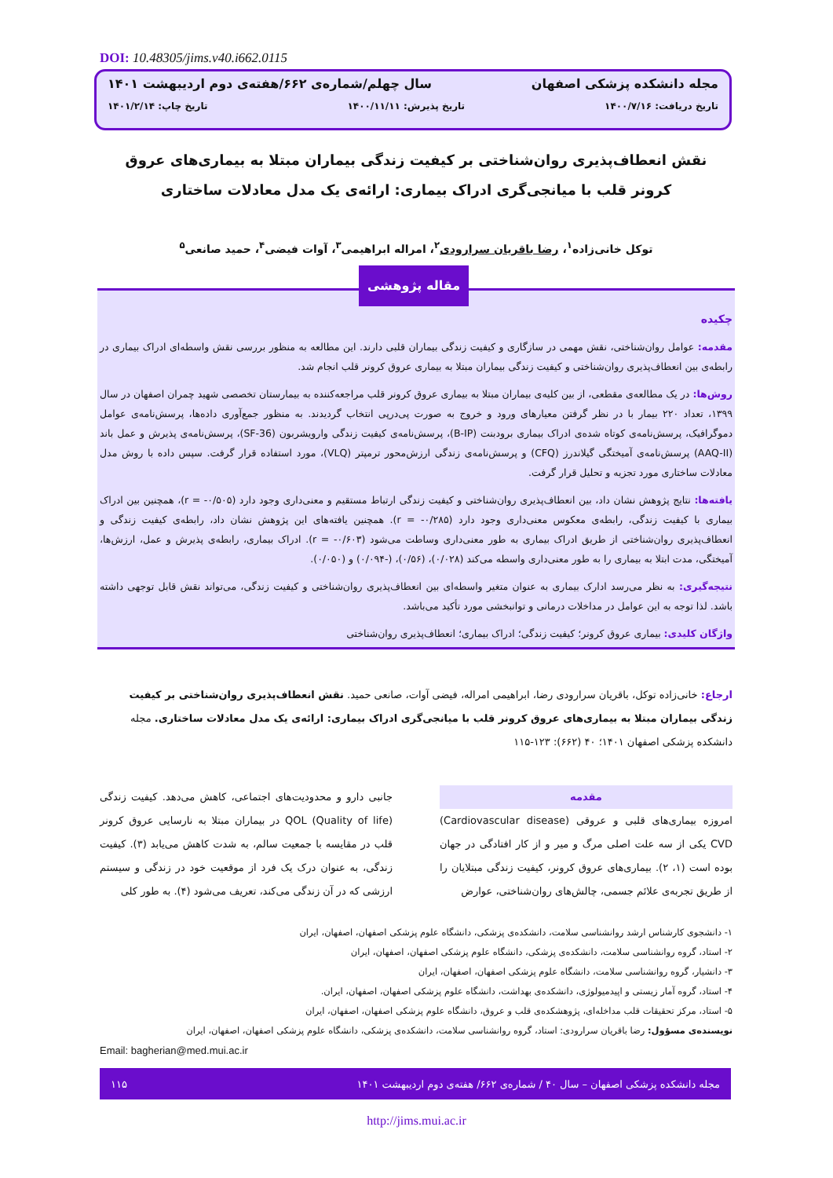DOI: 10.48305/jims.v40.i662.0115
مجله دانشکده پزشکی اصفهان سال چهلم/شماره‌ی ۶۶۲/هفته‌ی دوم اردیبهشت ۱۴۰۱
تاریخ دریافت: ۱۴۰۰/۷/۱۶ تاریخ پذیرش: ۱۴۰۰/۱۱/۱۱ تاریخ چاپ: ۱۴۰۱/۲/۱۴
نقش انعطاف‌پذیری روان‌شناختی بر کیفیت زندگی بیماران مبتلا به بیماری‌های عروق کرونر قلب با میانجی‌گری ادراک بیماری: ارائه‌ی یک مدل معادلات ساختاری
توکل خانی‌زاده<sup>۱</sup>، رضا باقریان سرارودی<sup>۲</sup>، امراله ابراهیمی<sup>۳</sup>، آوات فیضی<sup>۴</sup>، حمید صانعی<sup>۵</sup>
چکیده
مقدمه: عوامل روان‌شناختی، نقش مهمی در سازگاری و کیفیت زندگی بیماران قلبی دارند. این مطالعه به منظور بررسی نقش واسطه‌ای ادراک بیماری در رابطه‌ی بین انعطاف‌پذیری روان‌شناختی و کیفیت زندگی بیماران مبتلا به بیماری عروق کرونر قلب انجام شد.
روش‌ها: در یک مطالعه‌ی مقطعی، از بین کلیه‌ی بیماران مبتلا به بیماری عروق کرونر قلب مراجعه‌کننده به بیمارستان تخصصی شهید چمران اصفهان در سال ۱۳۹۹، تعداد ۲۲۰ بیمار با در نظر گرفتن معیارهای ورود و خروج به صورت پی‌درپی انتخاب گردیدند. به منظور جمع‌آوری داده‌ها، پرسش‌نامه‌ی عوامل دموگرافیک، پرسش‌نامه‌ی کوتاه شده‌ی ادراک بیماری برودبنت (B-IP)، پرسش‌نامه‌ی کیفیت زندگی وارویشربون (SF-36)، پرسش‌نامه‌ی پذیرش و عمل باند (AAQ-II) پرسش‌نامه‌ی آمیختگی گیلاندرز (CFQ) و پرسش‌نامه‌ی زندگی ارزش‌محور ترمپتر (VLQ)، مورد استفاده قرار گرفت. سپس داده با روش مدل معادلات ساختاری مورد تجزیه و تحلیل قرار گرفت.
یافته‌ها: نتایج پژوهش نشان داد، بین انعطاف‌پذیری روان‌شناختی و کیفیت زندگی ارتباط مستقیم و معنی‌داری وجود دارد (r = -۰/۵۰۵)، همچنین بین ادراک بیماری با کیفیت زندگی، رابطه‌ی معکوس معنی‌داری وجود دارد (r = -۰/۲۸۵). همچنین یافته‌های این پژوهش نشان داد، رابطه‌ی کیفیت زندگی و انعطاف‌پذیری روان‌شناختی از طریق ادراک بیماری به طور معنی‌داری وساطت می‌شود (r = -۰/۶۰۳). ادراک بیماری، رابطه‌ی پذیرش و عمل، ارزش‌ها، آمیختگی، مدت ابتلا به بیماری را به طور معنی‌داری واسطه می‌کند (۰/۰۲۸)، (۰/۵۶)، (-۰/۰۹۴) و (۰/۰۵۰).
نتیجه‌گیری: به نظر می‌رسد ادارک بیماری به عنوان متغیر واسطه‌ای بین انعطاف‌پذیری روان‌شناختی و کیفیت زندگی، می‌تواند نقش قابل توجهی داشته باشد. لذا توجه به این عوامل در مداخلات درمانی و توانبخشی مورد تأکید می‌باشد.
واژگان کلیدی: بیماری عروق کرونر؛ کیفیت زندگی؛ ادراک بیماری؛ انعطاف‌پذیری روان‌شناختی
مقاله پژوهشی
ارجاع: خانی‌زاده توکل، باقریان سرارودی رضا، ابراهیمی امراله، فیضی آوات، صانعی حمید. نقش انعطاف‌پذیری روان‌شناختی بر کیفیت زندگی بیماران مبتلا به بیماری‌های عروق کرونر قلب با میانجی‌گری ادراک بیماری: ارائه‌ی یک مدل معادلات ساختاری. مجله دانشکده پزشکی اصفهان ۱۴۰۱؛ ۴۰ (۶۶۲): ۱۲۳-۱۱۵
مقدمه
امروزه بیماری‌های قلبی و عروقی (Cardiovascular disease) CVD یکی از سه علت اصلی مرگ و میر و از کار افتادگی در جهان بوده است (۱، ۲). بیماری‌های عروق کرونر، کیفیت زندگی مبتلایان را از طریق تجربه‌ی علائم جسمی، چالش‌های روان‌شناختی، عوارض
جانبی دارو و محدودیت‌های اجتماعی، کاهش می‌دهد. کیفیت زندگی (QOL (Quality of life در بیماران مبتلا به نارسایی عروق کرونر قلب در مقایسه با جمعیت سالم، به شدت کاهش می‌یابد (۳). کیفیت زندگی، به عنوان درک یک فرد از موقعیت خود در زندگی و سیستم ارزشی که در آن زندگی می‌کند، تعریف می‌شود (۴). به طور کلی
۱- دانشجوی کارشناس ارشد روانشناسی سلامت، دانشکده‌ی پزشکی، دانشگاه علوم پزشکی اصفهان، اصفهان، ایران
۲- استاد، گروه روانشناسی سلامت، دانشکده‌ی پزشکی، دانشگاه علوم پزشکی اصفهان، اصفهان، ایران
۳- دانشیار، گروه روانشناسی سلامت، دانشگاه علوم پزشکی اصفهان، اصفهان، ایران
۴- استاد، گروه آمار زیستی و اپیدمیولوژی، دانشکده‌ی بهداشت، دانشگاه علوم پزشکی اصفهان، اصفهان، ایران.
۵- استاد، مرکز تحقیقات قلب مداخله‌ای، پژوهشکده‌ی قلب و عروق، دانشگاه علوم پزشکی اصفهان، اصفهان، ایران
نویسنده‌ی مسؤول: رضا باقریان سرارودی: استاد، گروه روانشناسی سلامت، دانشکده‌ی پزشکی، دانشگاه علوم پزشکی اصفهان، اصفهان، ایران
Email: bagherian@med.mui.ac.ir
مجله دانشکده پزشکی اصفهان – سال ۴۰ / شماره‌ی ۶۶۲/ هفته‌ی دوم اردیبهشت ۱۴۰۱ ۱۱۵
http://jims.mui.ac.ir